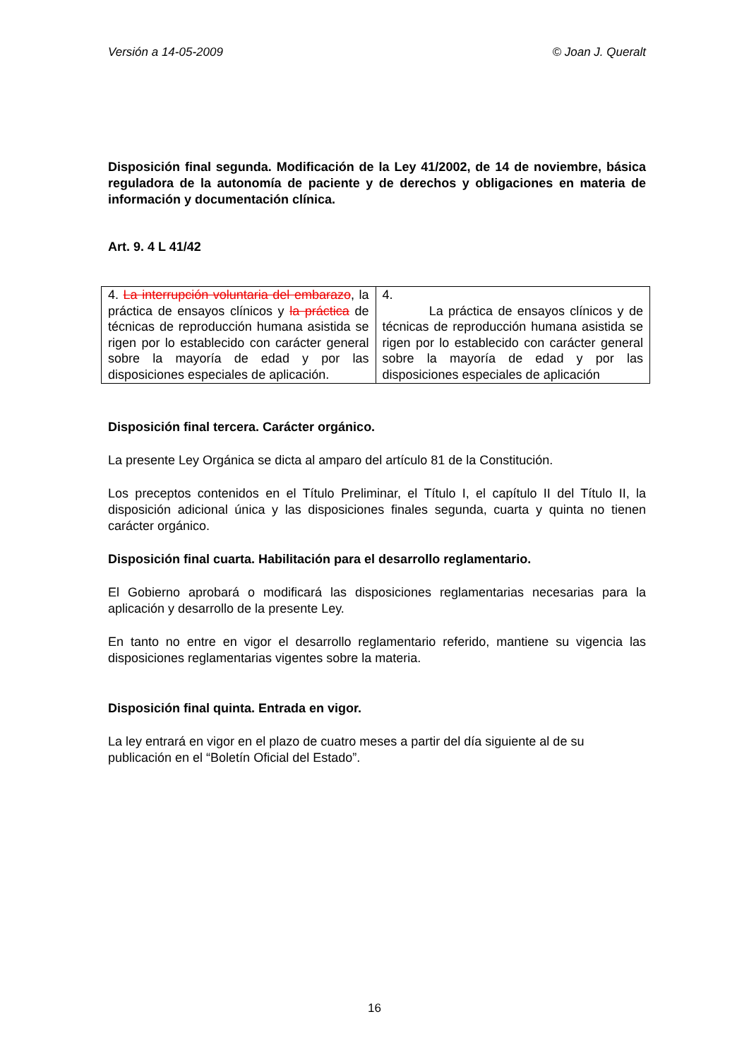Versión a 14-05-2009 © Joan J. Queralt
Disposición final segunda. Modificación de la Ley 41/2002, de 14 de noviembre, básica reguladora de la autonomía de paciente y de derechos y obligaciones en materia de información y documentación clínica.
Art. 9. 4 L 41/42
| 4. La interrupción voluntaria del embarazo , la práctica de ensayos clínicos y la práctica de técnicas de reproducción humana asistida se rigen por lo establecido con carácter general sobre la mayoría de edad y por las disposiciones especiales de aplicación. | 4. La práctica de ensayos clínicos y de técnicas de reproducción humana asistida se rigen por lo establecido con carácter general sobre la mayoría de edad y por las disposiciones especiales de aplicación |
Disposición final tercera. Carácter orgánico.
La presente Ley Orgánica se dicta al amparo del artículo 81 de la Constitución.
Los preceptos contenidos en el Título Preliminar, el Título I, el capítulo II del Título II, la disposición adicional única y las disposiciones finales segunda, cuarta y quinta no tienen carácter orgánico.
Disposición final cuarta. Habilitación para el desarrollo reglamentario.
El Gobierno aprobará o modificará las disposiciones reglamentarias necesarias para la aplicación y desarrollo de la presente Ley.
En tanto no entre en vigor el desarrollo reglamentario referido, mantiene su vigencia las disposiciones reglamentarias vigentes sobre la materia.
Disposición final quinta. Entrada en vigor.
La ley entrará en vigor en el plazo de cuatro meses a partir del día siguiente al de su publicación en el “Boletín Oficial del Estado”.
16